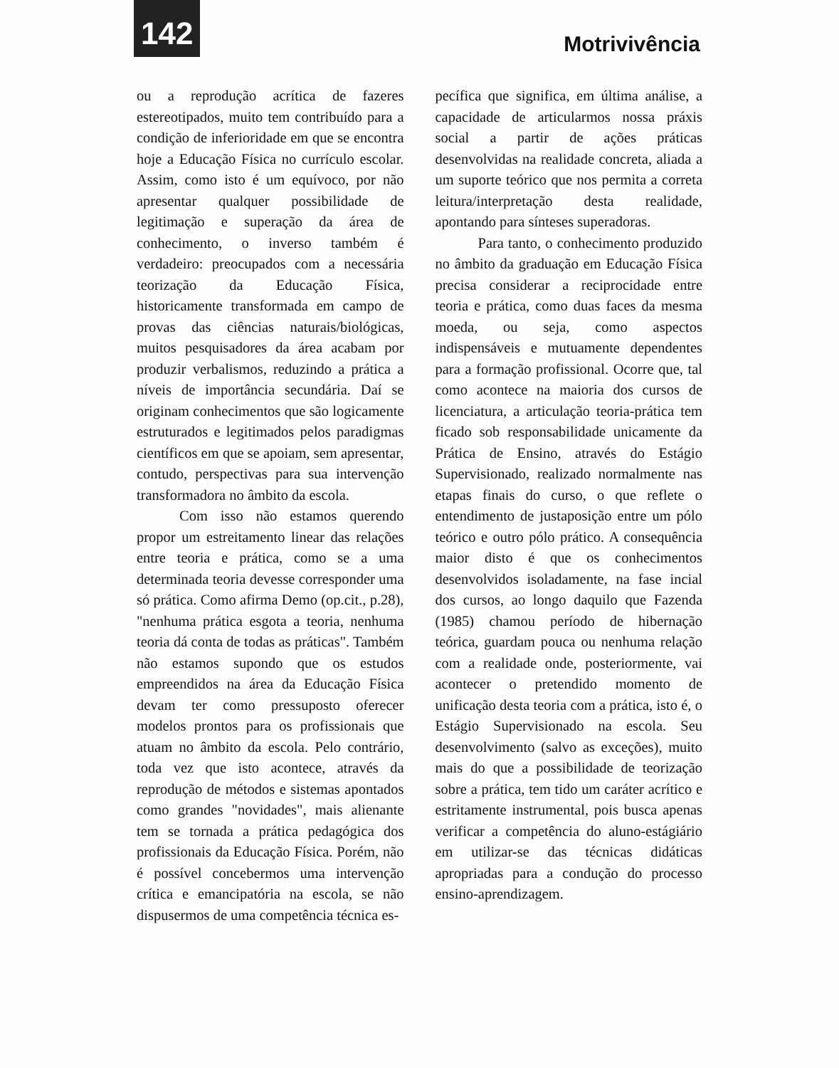142
Motrivivência
ou a reprodução acrítica de fazeres estereotipados, muito tem contribuído para a condição de inferioridade em que se encontra hoje a Educação Física no currículo escolar. Assim, como isto é um equívoco, por não apresentar qualquer possibilidade de legitimação e superação da área de conhecimento, o inverso também é verdadeiro: preocupados com a necessária teorização da Educação Física, historicamente transformada em campo de provas das ciências naturais/biológicas, muitos pesquisadores da área acabam por produzir verbalismos, reduzindo a prática a níveis de importância secundária. Daí se originam conhecimentos que são logicamente estruturados e legitimados pelos paradigmas científicos em que se apoiam, sem apresentar, contudo, perspectivas para sua intervenção transformadora no âmbito da escola.
Com isso não estamos querendo propor um estreitamento linear das relações entre teoria e prática, como se a uma determinada teoria devesse corresponder uma só prática. Como afirma Demo (op.cit., p.28), "nenhuma prática esgota a teoria, nenhuma teoria dá conta de todas as práticas". Também não estamos supondo que os estudos empreendidos na área da Educação Física devam ter como pressuposto oferecer modelos prontos para os profissionais que atuam no âmbito da escola. Pelo contrário, toda vez que isto acontece, através da reprodução de métodos e sistemas apontados como grandes "novidades", mais alienante tem se tornada a prática pedagógica dos profissionais da Educação Física. Porém, não é possível concebermos uma intervenção crítica e emancipatória na escola, se não dispusermos de uma competência técnica es-
pecífica que significa, em última análise, a capacidade de articularmos nossa práxis social a partir de ações práticas desenvolvidas na realidade concreta, aliada a um suporte teórico que nos permita a correta leitura/interpretação desta realidade, apontando para sínteses superadoras.
Para tanto, o conhecimento produzido no âmbito da graduação em Educação Física precisa considerar a reciprocidade entre teoria e prática, como duas faces da mesma moeda, ou seja, como aspectos indispensáveis e mutuamente dependentes para a formação profissional. Ocorre que, tal como acontece na maioria dos cursos de licenciatura, a articulação teoria-prática tem ficado sob responsabilidade unicamente da Prática de Ensino, através do Estágio Supervisionado, realizado normalmente nas etapas finais do curso, o que reflete o entendimento de justaposição entre um pólo teórico e outro pólo prático. A consequência maior disto é que os conhecimentos desenvolvidos isoladamente, na fase incial dos cursos, ao longo daquilo que Fazenda (1985) chamou período de hibernação teórica, guardam pouca ou nenhuma relação com a realidade onde, posteriormente, vai acontecer o pretendido momento de unificação desta teoria com a prática, isto é, o Estágio Supervisionado na escola. Seu desenvolvimento (salvo as exceções), muito mais do que a possibilidade de teorização sobre a prática, tem tido um caráter acrítico e estritamente instrumental, pois busca apenas verificar a competência do aluno-estágiário em utilizar-se das técnicas didáticas apropriadas para a condução do processo ensino-aprendizagem.